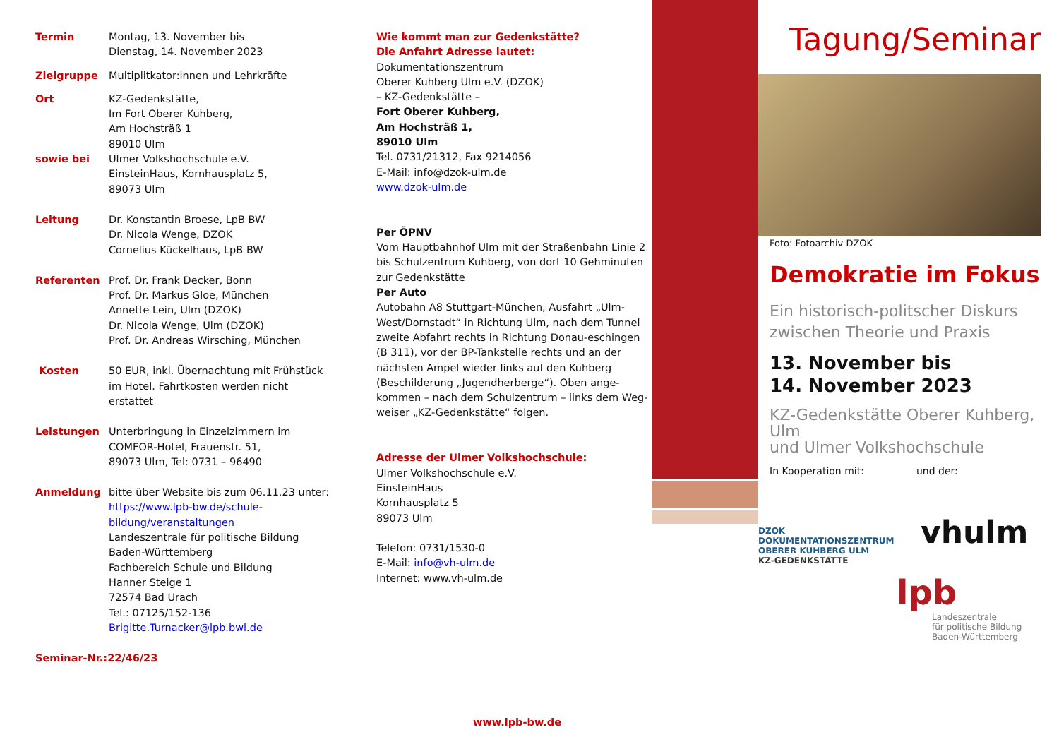Termin Montag, 13. November bis
Dienstag, 14. November 2023
Zielgruppe Multiplitkator:innen und Lehrkräfte
Ort KZ-Gedenkstätte,
Im Fort Oberer Kuhberg,
Am Hochsträß 1
89010 Ulm
sowie bei Ulmer Volkshochschule e.V.
EinsteinHaus, Kornhausplatz 5,
89073 Ulm
Leitung Dr. Konstantin Broese, LpB BW
Dr. Nicola Wenge, DZOK
Cornelius Kückelhaus, LpB BW
Referenten Prof. Dr. Frank Decker, Bonn
Prof. Dr. Markus Gloe, München
Annette Lein, Ulm (DZOK)
Dr. Nicola Wenge, Ulm (DZOK)
Prof. Dr. Andreas Wirsching, München
Kosten 50 EUR, inkl. Übernachtung mit Frühstück im Hotel. Fahrtkosten werden nicht erstattet
Leistungen Unterbringung in Einzelzimmern im COMFOR-Hotel, Frauenstr. 51,
89073 Ulm, Tel: 0731 – 96490
Anmeldung bitte über Website bis zum 06.11.23 unter:
https://www.lpb-bw.de/schule-bildung/veranstaltungen
Landeszentrale für politische Bildung Baden-Württemberg
Fachbereich Schule und Bildung
Hanner Steige 1
72574 Bad Urach
Tel.: 07125/152-136
Brigitte.Turnacker@lpb.bwl.de
Seminar-Nr.:22/46/23
Wie kommt man zur Gedenkstätte?
Die Anfahrt Adresse lautet:
Dokumentationszentrum
Oberer Kuhberg Ulm e.V. (DZOK)
– KZ-Gedenkstätte –
Fort Oberer Kuhberg,
Am Hochsträß 1,
89010 Ulm
Tel. 0731/21312, Fax 9214056
E-Mail: info@dzok-ulm.de
www.dzok-ulm.de
Per ÖPNV
Vom Hauptbahnhof Ulm mit der Straßenbahn Linie 2 bis Schulzentrum Kuhberg, von dort 10 Gehminuten zur Gedenkstätte
Per Auto
Autobahn A8 Stuttgart-München, Ausfahrt „Ulm-West/Dornstadt“ in Richtung Ulm, nach dem Tunnel zweite Abfahrt rechts in Richtung Donau-eschingen (B 311), vor der BP-Tankstelle rechts und an der nächsten Ampel wieder links auf den Kuhberg (Beschilderung „Jugendherberge“). Oben ange-kommen – nach dem Schulzentrum – links dem Weg-weiser „KZ-Gedenkstätte“ folgen.
Adresse der Ulmer Volkshochschule:
Ulmer Volkshochschule e.V.
EinsteinHaus
Kornhausplatz 5
89073 Ulm
Telefon: 0731/1530-0
E-Mail: info@vh-ulm.de
Internet: www.vh-ulm.de
Tagung/Seminar
Foto: Fotoarchiv DZOK
Demokratie im Fokus
Ein historisch-politscher Diskurs zwischen Theorie und Praxis
13. November bis
14. November 2023
KZ-Gedenkstätte Oberer Kuhberg, Ulm
und Ulmer Volkshochschule
In Kooperation mit: und der:
DZOK
DOKUMENTATIONSZENTRUM
OBERER KUHBERG ULM
KZ-GEDENKSTÄTTE
vhulm
lpb
Landeszentrale
für politische Bildung
Baden-Württemberg
www.lpb-bw.de